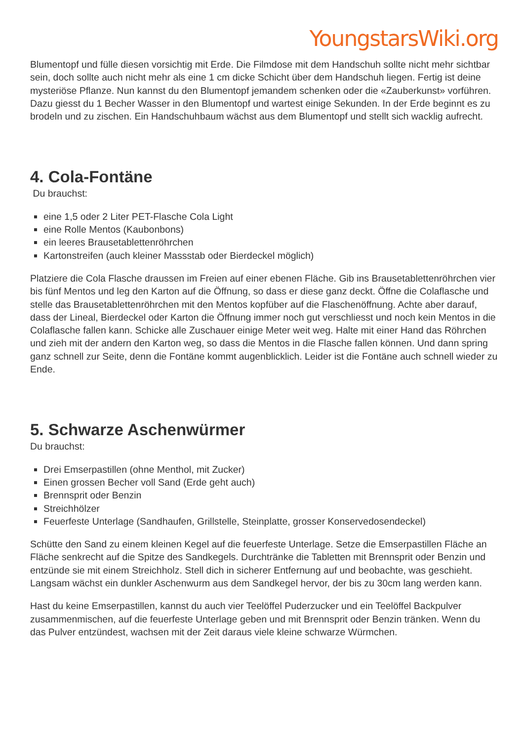YoungstarsWiki.org
Blumentopf und fülle diesen vorsichtig mit Erde. Die Filmdose mit dem Handschuh sollte nicht mehr sichtbar sein, doch sollte auch nicht mehr als eine 1 cm dicke Schicht über dem Handschuh liegen. Fertig ist deine mysteriöse Pflanze. Nun kannst du den Blumentopf jemandem schenken oder die «Zauberkunst» vorführen. Dazu giesst du 1 Becher Wasser in den Blumentopf und wartest einige Sekunden. In der Erde beginnt es zu brodeln und zu zischen. Ein Handschuhbaum wächst aus dem Blumentopf und stellt sich wacklig aufrecht.
4. Cola-Fontäne
Du brauchst:
eine 1,5 oder 2 Liter PET-Flasche Cola Light
eine Rolle Mentos (Kaubonbons)
ein leeres Brausetablettenröhrchen
Kartonstreifen (auch kleiner Massstab oder Bierdeckel möglich)
Platziere die Cola Flasche draussen im Freien auf einer ebenen Fläche. Gib ins Brausetablettenröhrchen vier bis fünf Mentos und leg den Karton auf die Öffnung, so dass er diese ganz deckt. Öffne die Colaflasche und stelle das Brausetablettenröhrchen mit den Mentos kopfüber auf die Flaschenöffnung. Achte aber darauf, dass der Lineal, Bierdeckel oder Karton die Öffnung immer noch gut verschliesst und noch kein Mentos in die Colaflasche fallen kann. Schicke alle Zuschauer einige Meter weit weg. Halte mit einer Hand das Röhrchen und zieh mit der andern den Karton weg, so dass die Mentos in die Flasche fallen können. Und dann spring ganz schnell zur Seite, denn die Fontäne kommt augenblicklich. Leider ist die Fontäne auch schnell wieder zu Ende.
5. Schwarze Aschenwürmer
Du brauchst:
Drei Emserpastillen (ohne Menthol, mit Zucker)
Einen grossen Becher voll Sand (Erde geht auch)
Brennsprit oder Benzin
Streichhölzer
Feuerfeste Unterlage (Sandhaufen, Grillstelle, Steinplatte, grosser Konservedosendeckel)
Schütte den Sand zu einem kleinen Kegel auf die feuerfeste Unterlage. Setze die Emserpastillen Fläche an Fläche senkrecht auf die Spitze des Sandkegels. Durchtränke die Tabletten mit Brennsprit oder Benzin und entzünde sie mit einem Streichholz. Stell dich in sicherer Entfernung auf und beobachte, was geschieht. Langsam wächst ein dunkler Aschenwurm aus dem Sandkegel hervor, der bis zu 30cm lang werden kann.
Hast du keine Emserpastillen, kannst du auch vier Teelöffel Puderzucker und ein Teelöffel Backpulver zusammenmischen, auf die feuerfeste Unterlage geben und mit Brennsprit oder Benzin tränken. Wenn du das Pulver entzündest, wachsen mit der Zeit daraus viele kleine schwarze Würmchen.